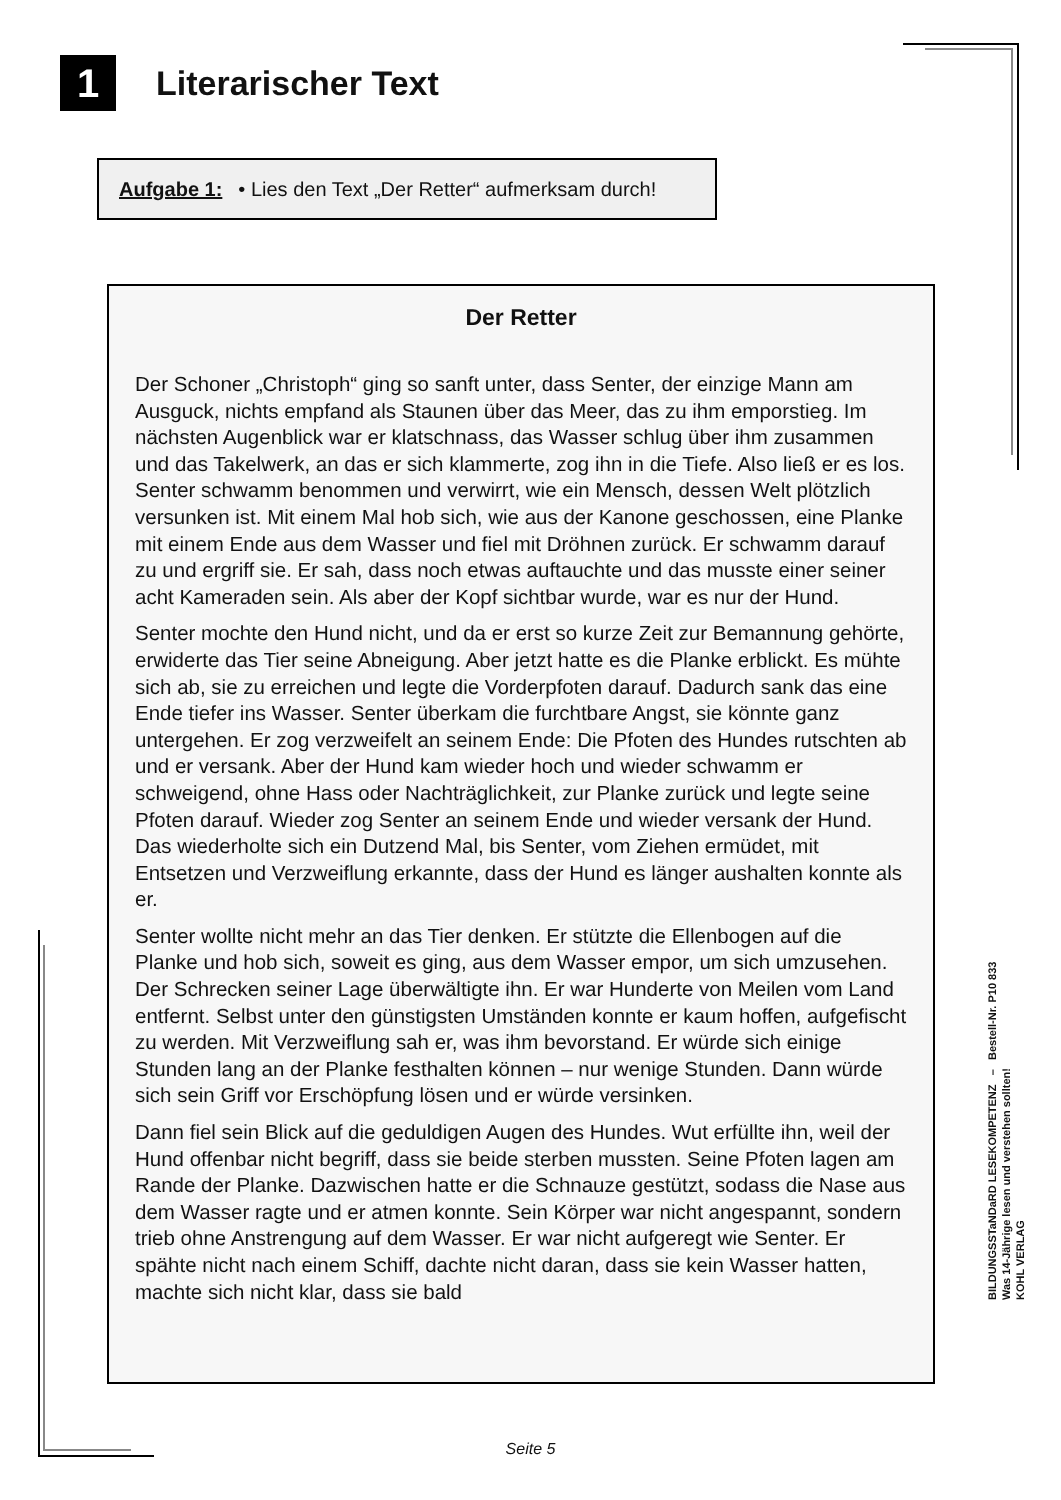1
Literarischer Text
Aufgabe 1: • Lies den Text „Der Retter“ aufmerksam durch!
Der Retter
Der Schoner „Christoph“ ging so sanft unter, dass Senter, der einzige Mann am Ausguck, nichts empfand als Staunen über das Meer, das zu ihm empor­stieg. Im nächsten Augenblick war er klatschnass, das Wasser schlug über ihm zusammen und das Takelwerk, an das er sich klammerte, zog ihn in die Tiefe. Also ließ er es los. Senter schwamm benommen und verwirrt, wie ein Mensch, dessen Welt plötzlich versunken ist. Mit einem Mal hob sich, wie aus der Kanone geschossen, eine Planke mit einem Ende aus dem Wasser und fiel mit Dröhnen zurück. Er schwamm darauf zu und ergriff sie. Er sah, dass noch etwas auftauchte und das musste einer seiner acht Kameraden sein. Als aber der Kopf sichtbar wurde, war es nur der Hund.
Senter mochte den Hund nicht, und da er erst so kurze Zeit zur Bemannung gehörte, erwiderte das Tier seine Abneigung. Aber jetzt hatte es die Planke erblickt. Es mühte sich ab, sie zu erreichen und legte die Vorderpfoten darauf. Dadurch sank das eine Ende tiefer ins Wasser. Senter überkam die furchtbare Angst, sie könnte ganz untergehen. Er zog verzweifelt an seinem Ende: Die Pfoten des Hundes rutschten ab und er versank. Aber der Hund kam wieder hoch und wieder schwamm er schweigend, ohne Hass oder Nachträglichkeit, zur Planke zurück und legte seine Pfoten darauf. Wieder zog Senter an sei­nem Ende und wieder versank der Hund. Das wiederholte sich ein Dutzend Mal, bis Senter, vom Ziehen ermüdet, mit Entsetzen und Verzweiflung erkann­te, dass der Hund es länger aushalten konnte als er.
Senter wollte nicht mehr an das Tier denken. Er stützte die Ellenbogen auf die Planke und hob sich, soweit es ging, aus dem Wasser empor, um sich um­zusehen. Der Schrecken seiner Lage überwältigte ihn. Er war Hunderte von Meilen vom Land entfernt. Selbst unter den günstigsten Umständen konnte er kaum hoffen, aufgefischt zu werden. Mit Verzweiflung sah er, was ihm bevor­stand. Er würde sich einige Stunden lang an der Planke festhalten können – nur wenige Stunden. Dann würde sich sein Griff vor Erschöpfung lösen und er würde versinken.
Dann fiel sein Blick auf die geduldigen Augen des Hundes. Wut erfüllte ihn, weil der Hund offenbar nicht begriff, dass sie beide sterben mussten. Seine Pfoten lagen am Rande der Planke. Dazwischen hatte er die Schnauze ge­stützt, sodass die Nase aus dem Wasser ragte und er atmen konnte. Sein Kör­per war nicht angespannt, sondern trieb ohne Anstrengung auf dem Wasser. Er war nicht aufgeregt wie Senter. Er spähte nicht nach einem Schiff, dachte nicht daran, dass sie kein Wasser hatten, machte sich nicht klar, dass sie bald
BILDUNGSSTaNDaRD LESEKOMPETENZ – Bestell-Nr. P10 833
Was 14-Jährige lesen und verstehen sollten!
KOHL VERLAG
Seite 5